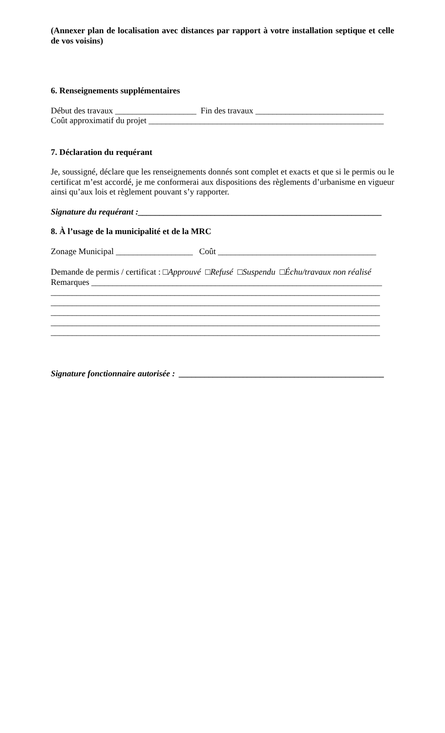(Annexer plan de localisation avec distances par rapport à votre installation septique et celle de vos voisins)
6. Renseignements supplémentaires
Début des travaux ___________________ Fin des travaux ______________________________
Coût approximatif du projet _______________________________________________________
7. Déclaration du requérant
Je, soussigné, déclare que les renseignements donnés sont complet et exacts et que si le permis ou le certificat m’est accordé, je me conformerai aux dispositions des règlements d’urbanisme en vigueur ainsi qu’aux lois et règlement pouvant s’y rapporter.
Signature du requérant :_________________________________________________________
8. À l’usage de la municipalité et de la MRC
Zonage Municipal __________________ Coût _____________________________________
Demande de permis / certificat : □Approuvé □Refusé □Suspendu □Échu/travaux non réalisé
Remarques ____________________________________________________________________
_____________________________________________________________________________
_____________________________________________________________________________
_____________________________________________________________________________
_____________________________________________________________________________
_____________________________________________________________________________
Signature fonctionnaire autorisée : ________________________________________________